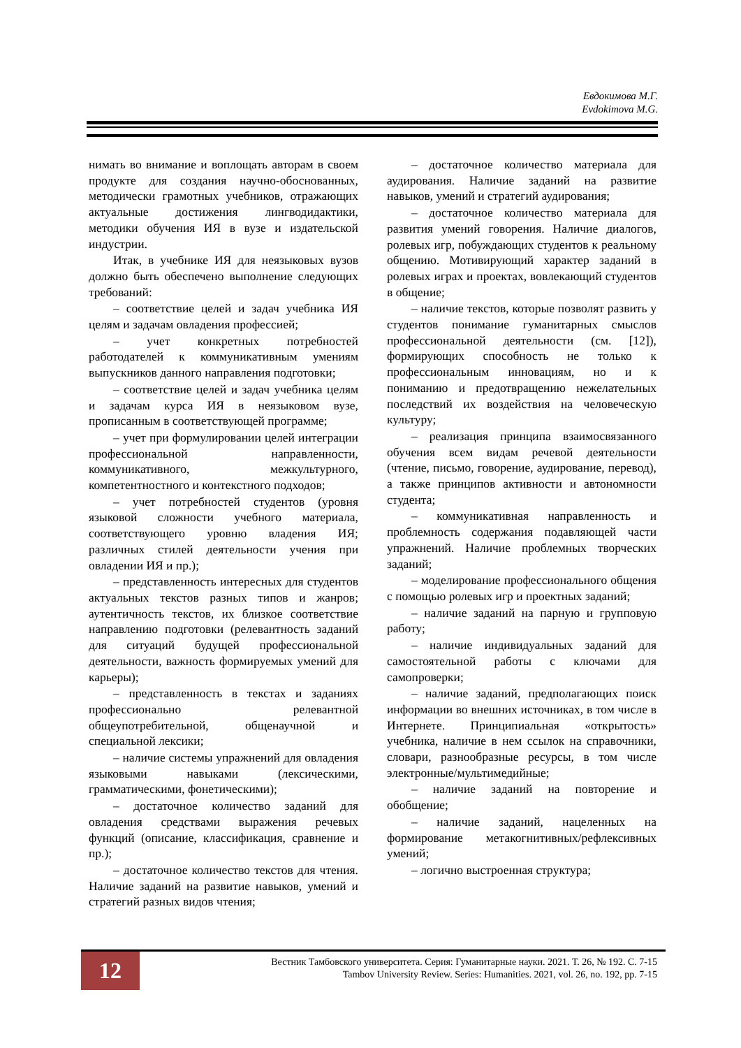Евдокимова М.Г.
Evdokimova M.G.
нимать во внимание и воплощать авторам в своем продукте для создания научно-обоснованных, методически грамотных учебников, отражающих актуальные достижения лингводидактики, методики обучения ИЯ в вузе и издательской индустрии.
Итак, в учебнике ИЯ для неязыковых вузов должно быть обеспечено выполнение следующих требований:
– соответствие целей и задач учебника ИЯ целям и задачам овладения профессией;
– учет конкретных потребностей работодателей к коммуникативным умениям выпускников данного направления подготовки;
– соответствие целей и задач учебника целям и задачам курса ИЯ в неязыковом вузе, прописанным в соответствующей программе;
– учет при формулировании целей интеграции профессиональной направленности, коммуникативного, межкультурного, компетентностного и контекстного подходов;
– учет потребностей студентов (уровня языковой сложности учебного материала, соответствующего уровню владения ИЯ; различных стилей деятельности учения при овладении ИЯ и пр.);
– представленность интересных для студентов актуальных текстов разных типов и жанров; аутентичность текстов, их близкое соответствие направлению подготовки (релевантность заданий для ситуаций будущей профессиональной деятельности, важность формируемых умений для карьеры);
– представленность в текстах и заданиях профессионально релевантной общеупотребительной, общенаучной и специальной лексики;
– наличие системы упражнений для овладения языковыми навыками (лексическими, грамматическими, фонетическими);
– достаточное количество заданий для овладения средствами выражения речевых функций (описание, классификация, сравнение и пр.);
– достаточное количество текстов для чтения. Наличие заданий на развитие навыков, умений и стратегий разных видов чтения;
– достаточное количество материала для аудирования. Наличие заданий на развитие навыков, умений и стратегий аудирования;
– достаточное количество материала для развития умений говорения. Наличие диалогов, ролевых игр, побуждающих студентов к реальному общению. Мотивирующий характер заданий в ролевых играх и проектах, вовлекающий студентов в общение;
– наличие текстов, которые позволят развить у студентов понимание гуманитарных смыслов профессиональной деятельности (см. [12]), формирующих способность не только к профессиональным инновациям, но и к пониманию и предотвращению нежелательных последствий их воздействия на человеческую культуру;
– реализация принципа взаимосвязанного обучения всем видам речевой деятельности (чтение, письмо, говорение, аудирование, перевод), а также принципов активности и автономности студента;
– коммуникативная направленность и проблемность содержания подавляющей части упражнений. Наличие проблемных творческих заданий;
– моделирование профессионального общения с помощью ролевых игр и проектных заданий;
– наличие заданий на парную и групповую работу;
– наличие индивидуальных заданий для самостоятельной работы с ключами для самопроверки;
– наличие заданий, предполагающих поиск информации во внешних источниках, в том числе в Интернете. Принципиальная «открытость» учебника, наличие в нем ссылок на справочники, словари, разнообразные ресурсы, в том числе электронные/мультимедийные;
– наличие заданий на повторение и обобщение;
– наличие заданий, нацеленных на формирование метакогнитивных/рефлексивных умений;
– логично выстроенная структура;
12
Вестник Тамбовского университета. Серия: Гуманитарные науки. 2021. Т. 26, № 192. С. 7-15
Tambov University Review. Series: Humanities. 2021, vol. 26, no. 192, pp. 7-15